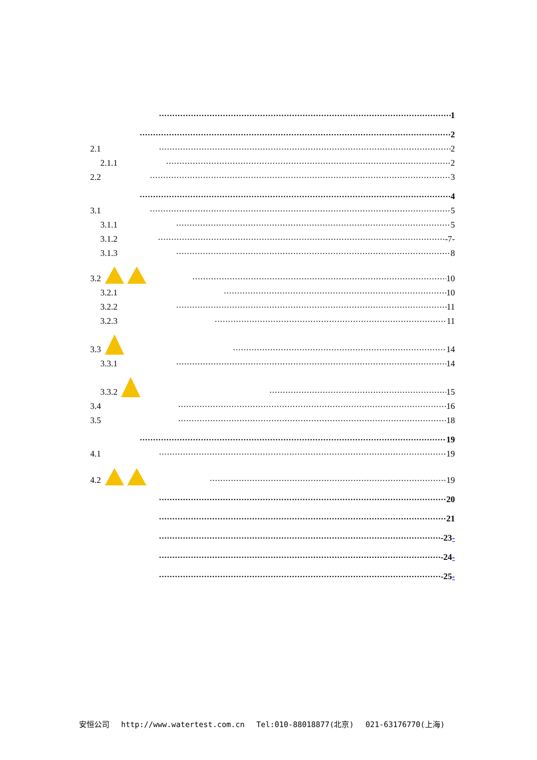1
2
2.1 2
2.1.1 2
2.2 3
4
3.1 5
3.1.1 5
3.1.2 -7-
3.1.3 8
3.2 10
3.2.1 10
3.2.2 11
3.2.3 11
3.3 14
3.3.1 14
3.3.2 15
3.4 16
3.5 18
19
4.1 19
4.2 19
20
21
-23-
-24-
-25-
安恒公司 http://www.watertest.com.cn Tel:010-88018877(北京) 021-63176770(上海)